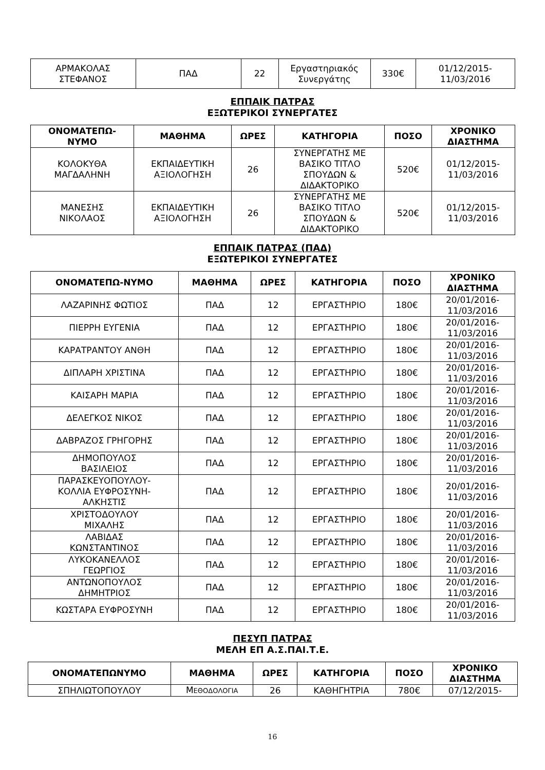| ΑΡΜΑΚΟΛΑΣ ΣΤΕΦΑΝΟΣ | ΠΑΔ | 22 | Εργαστηριακός Συνεργάτης | 330€ | 01/12/2015- 11/03/2016 |
ΕΠΠΑΙΚ ΠΑΤΡΑΣ
ΕΞΩΤΕΡΙΚΟΙ ΣΥΝΕΡΓΑΤΕΣ
| ΟΝΟΜΑΤΕΠΩ- ΝΥΜΟ | ΜΑΘΗΜΑ | ΩΡΕΣ | ΚΑΤΗΓΟΡΙΑ | ΠΟΣΟ | ΧΡΟΝΙΚΟ ΔΙΑΣΤΗΜΑ |
| --- | --- | --- | --- | --- | --- |
| ΚΟΛΟΚΥΘΑ ΜΑΓΔΑΛΗΝΗ | ΕΚΠΑΙΔΕΥΤΙΚΗ ΑΞΙΟΛΟΓΗΣΗ | 26 | ΣΥΝΕΡΓΑΤΗΣ ΜΕ ΒΑΣΙΚΟ ΤΙΤΛΟ ΣΠΟΥΔΩΝ & ΔΙΔΑΚΤΟΡΙΚΟ | 520€ | 01/12/2015- 11/03/2016 |
| ΜΑΝΕΣΗΣ ΝΙΚΟΛΑΟΣ | ΕΚΠΑΙΔΕΥΤΙΚΗ ΑΞΙΟΛΟΓΗΣΗ | 26 | ΣΥΝΕΡΓΑΤΗΣ ΜΕ ΒΑΣΙΚΟ ΤΙΤΛΟ ΣΠΟΥΔΩΝ & ΔΙΔΑΚΤΟΡΙΚΟ | 520€ | 01/12/2015- 11/03/2016 |
ΕΠΠΑΙΚ ΠΑΤΡΑΣ (ΠΑΔ)
ΕΞΩΤΕΡΙΚΟΙ ΣΥΝΕΡΓΑΤΕΣ
| ΟΝΟΜΑΤΕΠΩ-ΝΥΜΟ | ΜΑΘΗΜΑ | ΩΡΕΣ | ΚΑΤΗΓΟΡΙΑ | ΠΟΣΟ | ΧΡΟΝΙΚΟ ΔΙΑΣΤΗΜΑ |
| --- | --- | --- | --- | --- | --- |
| ΛΑΖΑΡΙΝΗΣ ΦΩΤΙΟΣ | ΠΑΔ | 12 | ΕΡΓΑΣΤΗΡΙΟ | 180€ | 20/01/2016- 11/03/2016 |
| ΠΙΕΡΡΗ ΕΥΓΕΝΙΑ | ΠΑΔ | 12 | ΕΡΓΑΣΤΗΡΙΟ | 180€ | 20/01/2016- 11/03/2016 |
| ΚΑΡΑΤΡΑΝΤΟΥ ΑΝΘΗ | ΠΑΔ | 12 | ΕΡΓΑΣΤΗΡΙΟ | 180€ | 20/01/2016- 11/03/2016 |
| ΔΙΠΛΑΡΗ ΧΡΙΣΤΙΝΑ | ΠΑΔ | 12 | ΕΡΓΑΣΤΗΡΙΟ | 180€ | 20/01/2016- 11/03/2016 |
| ΚΑΙΣΑΡΗ ΜΑΡΙΑ | ΠΑΔ | 12 | ΕΡΓΑΣΤΗΡΙΟ | 180€ | 20/01/2016- 11/03/2016 |
| ΔΕΛΕΓΚΟΣ ΝΙΚΟΣ | ΠΑΔ | 12 | ΕΡΓΑΣΤΗΡΙΟ | 180€ | 20/01/2016- 11/03/2016 |
| ΔΑΒΡΑΖΟΣ ΓΡΗΓΟΡΗΣ | ΠΑΔ | 12 | ΕΡΓΑΣΤΗΡΙΟ | 180€ | 20/01/2016- 11/03/2016 |
| ΔΗΜΟΠΟΥΛΟΣ ΒΑΣΙΛΕΙΟΣ | ΠΑΔ | 12 | ΕΡΓΑΣΤΗΡΙΟ | 180€ | 20/01/2016- 11/03/2016 |
| ΠΑΡΑΣΚΕΥΟΠΟΥΛΟΥ- ΚΟΛΛΙΑ ΕΥΦΡΟΣΥΝΗ- ΑΛΚΗΣΤΙΣ | ΠΑΔ | 12 | ΕΡΓΑΣΤΗΡΙΟ | 180€ | 20/01/2016- 11/03/2016 |
| ΧΡΙΣΤΟΔΟΥΛΟΥ ΜΙΧΑΛΗΣ | ΠΑΔ | 12 | ΕΡΓΑΣΤΗΡΙΟ | 180€ | 20/01/2016- 11/03/2016 |
| ΛΑΒΙΔΑΣ ΚΩΝΣΤΑΝΤΙΝΟΣ | ΠΑΔ | 12 | ΕΡΓΑΣΤΗΡΙΟ | 180€ | 20/01/2016- 11/03/2016 |
| ΛΥΚΟΚΑΝΕΛΛΟΣ ΓΕΩΡΓΙΟΣ | ΠΑΔ | 12 | ΕΡΓΑΣΤΗΡΙΟ | 180€ | 20/01/2016- 11/03/2016 |
| ΑΝΤΩΝΟΠΟΥΛΟΣ ΔΗΜΗΤΡΙΟΣ | ΠΑΔ | 12 | ΕΡΓΑΣΤΗΡΙΟ | 180€ | 20/01/2016- 11/03/2016 |
| ΚΩΣΤΑΡΑ ΕΥΦΡΟΣΥΝΗ | ΠΑΔ | 12 | ΕΡΓΑΣΤΗΡΙΟ | 180€ | 20/01/2016- 11/03/2016 |
ΠΕΣΥΠ ΠΑΤΡΑΣ
ΜΕΛΗ ΕΠ Α.Σ.ΠΑΙ.Τ.Ε.
| ΟΝΟΜΑΤΕΠΩΝΥΜΟ | ΜΑΘΗΜΑ | ΩΡΕΣ | ΚΑΤΗΓΟΡΙΑ | ΠΟΣΟ | ΧΡΟΝΙΚΟ ΔΙΑΣΤΗΜΑ |
| --- | --- | --- | --- | --- | --- |
| ΣΠΗΛΙΩΤΟΠΟΥΛΟΥ | Μ ΕΘΟΔΟΛΟΓΙΑ | 26 | ΚΑΘΗΓΗΤΡΙΑ | 780€ | 07/12/2015- |
16